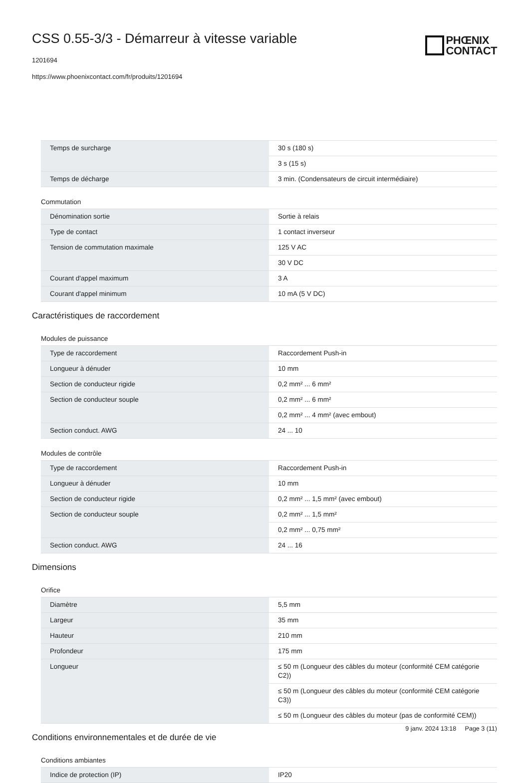CSS 0.55-3/3 - Démarreur à vitesse variable
1201694
https://www.phoenixcontact.com/fr/produits/1201694
PHŒNIX
CONTACT
| Temps de surcharge | 30 s (180 s) |
| | 3 s (15 s) |
| Temps de décharge | 3 min. (Condensateurs de circuit intermédiaire) |
Commutation
| Dénomination sortie | Sortie à relais |
| Type de contact | 1 contact inverseur |
| Tension de commutation maximale | 125 V AC |
| | 30 V DC |
| Courant d'appel maximum | 3 A |
| Courant d'appel minimum | 10 mA (5 V DC) |
Caractéristiques de raccordement
Modules de puissance
| Type de raccordement | Raccordement Push-in |
| Longueur à dénuder | 10 mm |
| Section de conducteur rigide | 0,2 mm² ... 6 mm² |
| Section de conducteur souple | 0,2 mm² ... 6 mm² |
| | 0,2 mm² ... 4 mm² (avec embout) |
| Section conduct. AWG | 24 ... 10 |
Modules de contrôle
| Type de raccordement | Raccordement Push-in |
| Longueur à dénuder | 10 mm |
| Section de conducteur rigide | 0,2 mm² ... 1,5 mm² (avec embout) |
| Section de conducteur souple | 0,2 mm² ... 1,5 mm² |
| | 0,2 mm² ... 0,75 mm² |
| Section conduct. AWG | 24 ... 16 |
Dimensions
Orifice
| Diamètre | 5,5 mm |
| Largeur | 35 mm |
| Hauteur | 210 mm |
| Profondeur | 175 mm |
| Longueur | ≤ 50 m (Longueur des câbles du moteur (conformité CEM catégorie C2)) |
| | ≤ 50 m (Longueur des câbles du moteur (conformité CEM catégorie C3)) |
| | ≤ 50 m (Longueur des câbles du moteur (pas de conformité CEM)) |
Conditions environnementales et de durée de vie
Conditions ambiantes
| Indice de protection (IP) | IP20 |
9 janv. 2024 13:18 Page 3 (11)